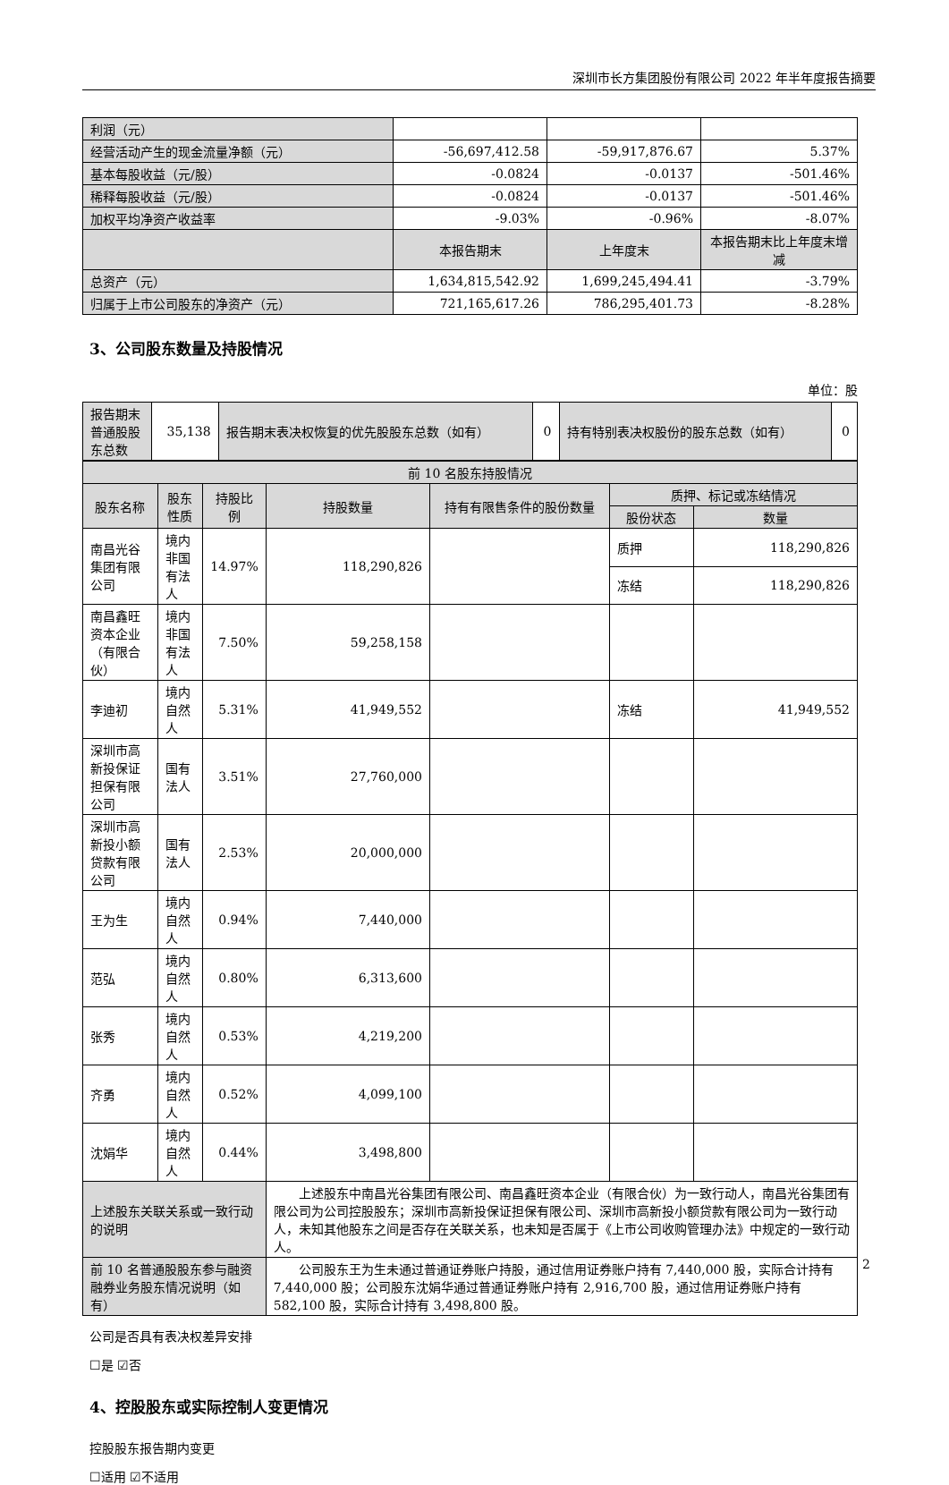深圳市长方集团股份有限公司 2022 年半年度报告摘要
| 利润（元） | | | |
| 经营活动产生的现金流量净额（元） | -56,697,412.58 | -59,917,876.67 | 5.37% |
| 基本每股收益（元/股） | -0.0824 | -0.0137 | -501.46% |
| 稀释每股收益（元/股） | -0.0824 | -0.0137 | -501.46% |
| 加权平均净资产收益率 | -9.03% | -0.96% | -8.07% |
| | 本报告期末 | 上年度末 | 本报告期末比上年度末增减 |
| 总资产（元） | 1,634,815,542.92 | 1,699,245,494.41 | -3.79% |
| 归属于上市公司股东的净资产（元） | 721,165,617.26 | 786,295,401.73 | -8.28% |
3、公司股东数量及持股情况
单位：股
| 报告期末普通股股东总数 | 35,138 | 报告期末表决权恢复的优先股股东总数（如有） | 0 | 持有特别表决权股份的股东总数（如有） | 0 |
| 前 10 名股东持股情况 | | | | | | |
| 股东名称 | 股东性质 | 持股比例 | 持股数量 | 持有有限售条件的股份数量 | 质押、标记或冻结情况 | |
| | | | | | 股份状态 | 数量 |
| 南昌光谷集团有限公司 | 境内非国有法人 | 14.97% | 118,290,826 | | 质押 | 118,290,826 |
| | | | | | 冻结 | 118,290,826 |
| 南昌鑫旺资本企业（有限合伙） | 境内非国有法人 | 7.50% | 59,258,158 | | | |
| 李迪初 | 境内自然人 | 5.31% | 41,949,552 | | 冻结 | 41,949,552 |
| 深圳市高新投保证担保有限公司 | 国有法人 | 3.51% | 27,760,000 | | | |
| 深圳市高新投小额贷款有限公司 | 国有法人 | 2.53% | 20,000,000 | | | |
| 王为生 | 境内自然人 | 0.94% | 7,440,000 | | | |
| 范弘 | 境内自然人 | 0.80% | 6,313,600 | | | |
| 张秀 | 境内自然人 | 0.53% | 4,219,200 | | | |
| 齐勇 | 境内自然人 | 0.52% | 4,099,100 | | | |
| 沈娟华 | 境内自然人 | 0.44% | 3,498,800 | | | |
| 上述股东关联关系或一致行动的说明 | | | 上述股东中南昌光谷集团有限公司、南昌鑫旺资本企业（有限合伙）为一致行动人，南昌光谷集团有限公司为公司控股股东；深圳市高新投保证担保有限公司、深圳市高新投小额贷款有限公司为一致行动人，未知其他股东之间是否存在关联关系，也未知是否属于《上市公司收购管理办法》中规定的一致行动人。 | | | |
| 前 10 名普通股股东参与融资融券业务股东情况说明（如有） | | | 公司股东王为生未通过普通证券账户持股，通过信用证券账户持有 7,440,000 股，实际合计持有 7,440,000 股；公司股东沈娟华通过普通证券账户持有 2,916,700 股，通过信用证券账户持有 582,100 股，实际合计持有 3,498,800 股。 | | | |
公司是否具有表决权差异安排
☐是 ☑否
4、控股股东或实际控制人变更情况
控股股东报告期内变更
☐适用 ☑不适用
2